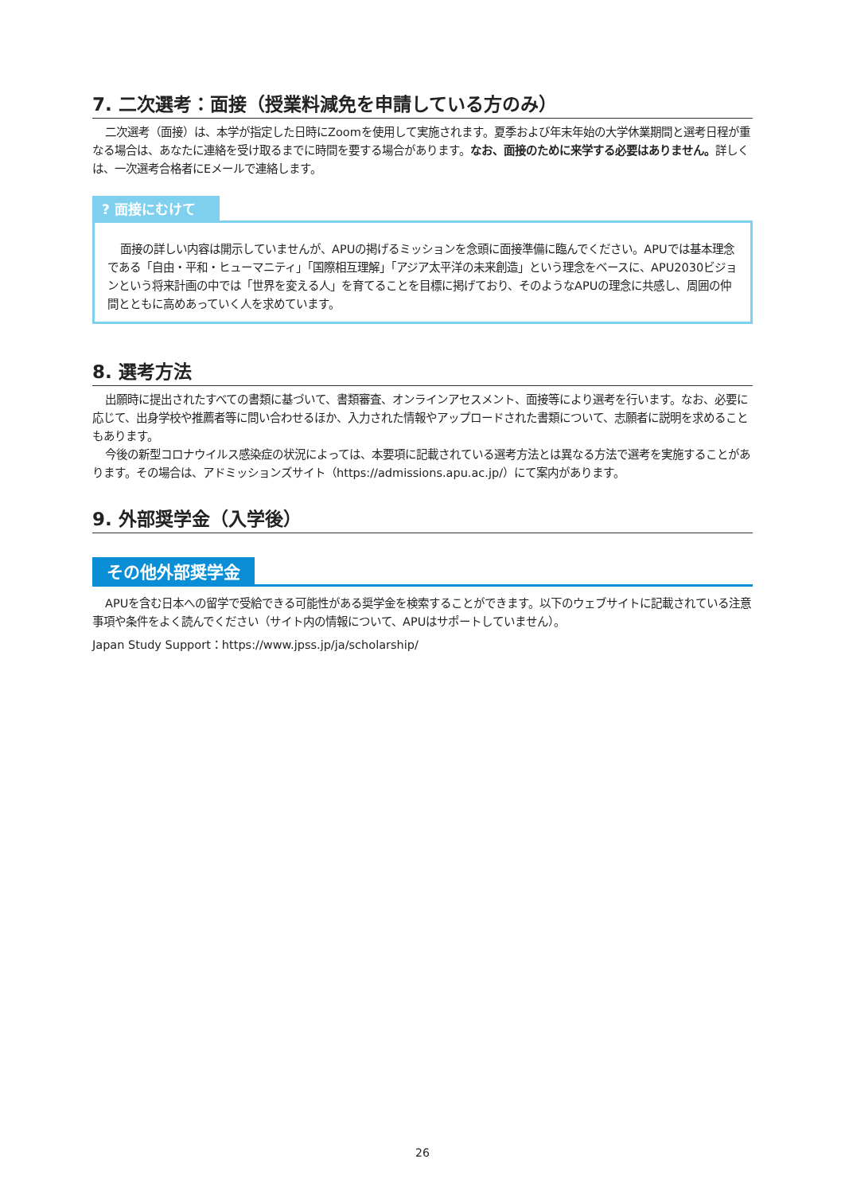7. 二次選考：面接（授業料減免を申請している方のみ）
二次選考（面接）は、本学が指定した日時にZoomを使用して実施されます。夏季および年末年始の大学休業期間と選考日程が重なる場合は、あなたに連絡を受け取るまでに時間を要する場合があります。なお、面接のために来学する必要はありません。詳しくは、一次選考合格者にEメールで連絡します。
? 面接にむけて
面接の詳しい内容は開示していませんが、APUの掲げるミッションを念頭に面接準備に臨んでください。APUでは基本理念である「自由・平和・ヒューマニティ」「国際相互理解」「アジア太平洋の未来創造」という理念をベースに、APU2030ビジョンという将来計画の中では「世界を変える人」を育てることを目標に掲げており、そのようなAPUの理念に共感し、周囲の仲間とともに高めあっていく人を求めています。
8. 選考方法
出願時に提出されたすべての書類に基づいて、書類審査、オンラインアセスメント、面接等により選考を行います。なお、必要に応じて、出身学校や推薦者等に問い合わせるほか、入力された情報やアップロードされた書類について、志願者に説明を求めることもあります。
今後の新型コロナウイルス感染症の状況によっては、本要項に記載されている選考方法とは異なる方法で選考を実施することがあります。その場合は、アドミッションズサイト（https://admissions.apu.ac.jp/）にて案内があります。
9. 外部奨学金（入学後）
その他外部奨学金
APUを含む日本への留学で受給できる可能性がある奨学金を検索することができます。以下のウェブサイトに記載されている注意事項や条件をよく読んでください（サイト内の情報について、APUはサポートしていません）。
Japan Study Support：https://www.jpss.jp/ja/scholarship/
26